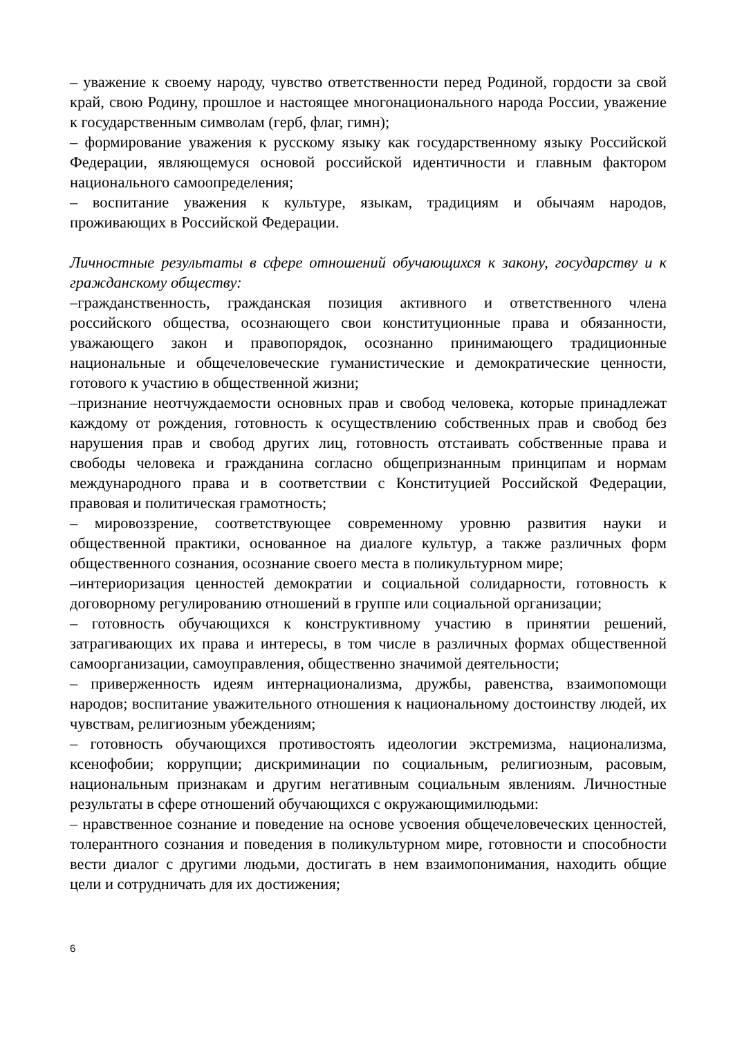– уважение к своему народу, чувство ответственности перед Родиной, гордости за свой край, свою Родину, прошлое и настоящее многонационального народа России, уважение к государственным символам (герб, флаг, гимн);
– формирование уважения к русскому языку как государственному языку Российской Федерации, являющемуся основой российской идентичности и главным фактором национального самоопределения;
– воспитание уважения к культуре, языкам, традициям и обычаям народов, проживающих в Российской Федерации.
Личностные результаты в сфере отношений обучающихся к закону, государству и к гражданскому обществу:
–гражданственность, гражданская позиция активного и ответственного члена российского общества, осознающего свои конституционные права и обязанности, уважающего закон и правопорядок, осознанно принимающего традиционные национальные и общечеловеческие гуманистические и демократические ценности, готового к участию в общественной жизни;
–признание неотчуждаемости основных прав и свобод человека, которые принадлежат каждому от рождения, готовность к осуществлению собственных прав и свобод без нарушения прав и свобод других лиц, готовность отстаивать собственные права и свободы человека и гражданина согласно общепризнанным принципам и нормам международного права и в соответствии с Конституцией Российской Федерации, правовая и политическая грамотность;
– мировоззрение, соответствующее современному уровню развития науки и общественной практики, основанное на диалоге культур, а также различных форм общественного сознания, осознание своего места в поликультурном мире;
–интериоризация ценностей демократии и социальной солидарности, готовность к договорному регулированию отношений в группе или социальной организации;
– готовность обучающихся к конструктивному участию в принятии решений, затрагивающих их права и интересы, в том числе в различных формах общественной самоорганизации, самоуправления, общественно значимой деятельности;
– приверженность идеям интернационализма, дружбы, равенства, взаимопомощи народов; воспитание уважительного отношения к национальному достоинству людей, их чувствам, религиозным убеждениям;
– готовность обучающихся противостоять идеологии экстремизма, национализма, ксенофобии; коррупции; дискриминации по социальным, религиозным, расовым, национальным признакам и другим негативным социальным явлениям. Личностные результаты в сфере отношений обучающихся с окружающимилюдьми:
– нравственное сознание и поведение на основе усвоения общечеловеческих ценностей, толерантного сознания и поведения в поликультурном мире, готовности и способности вести диалог с другими людьми, достигать в нем взаимопонимания, находить общие цели и сотрудничать для их достижения;
6